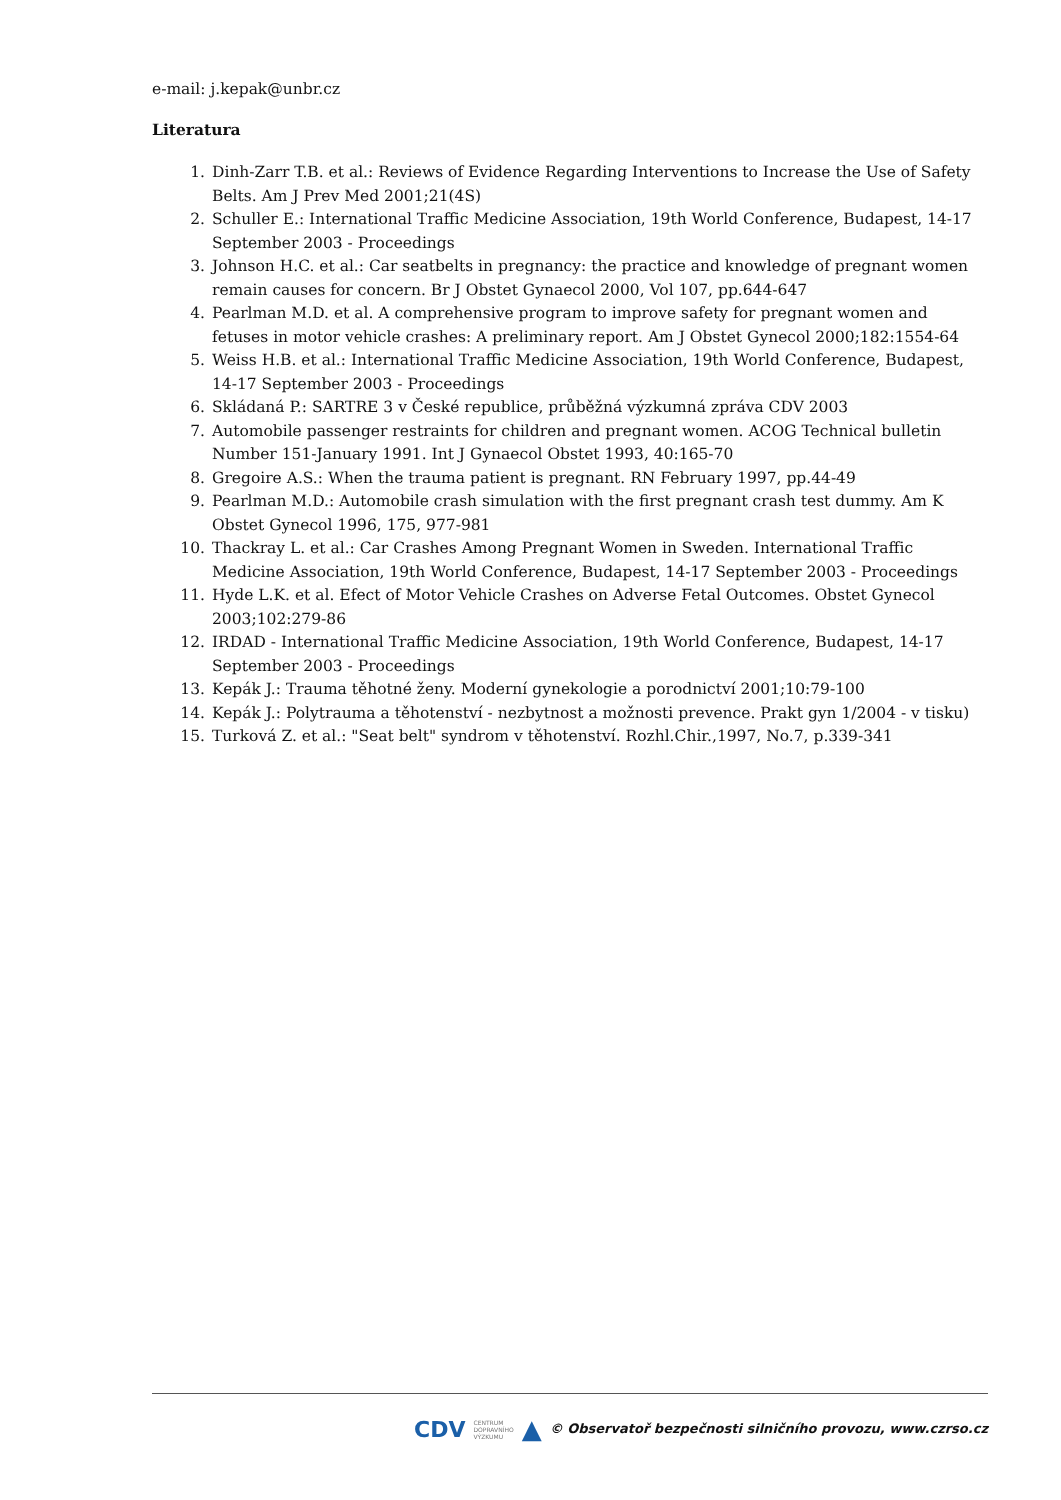e-mail: j.kepak@unbr.cz
Literatura
1. Dinh-Zarr T.B. et al.: Reviews of Evidence Regarding Interventions to Increase the Use of Safety Belts. Am J Prev Med 2001;21(4S)
2. Schuller E.: International Traffic Medicine Association, 19th World Conference, Budapest, 14-17 September 2003 - Proceedings
3. Johnson H.C. et al.: Car seatbelts in pregnancy: the practice and knowledge of pregnant women remain causes for concern. Br J Obstet Gynaecol 2000, Vol 107, pp.644-647
4. Pearlman M.D. et al. A comprehensive program to improve safety for pregnant women and fetuses in motor vehicle crashes: A preliminary report. Am J Obstet Gynecol 2000;182:1554-64
5. Weiss H.B. et al.: International Traffic Medicine Association, 19th World Conference, Budapest, 14-17 September 2003 - Proceedings
6. Skládaná P.: SARTRE 3 v České republice, průběžná výzkumná zpráva CDV 2003
7. Automobile passenger restraints for children and pregnant women. ACOG Technical bulletin Number 151-January 1991. Int J Gynaecol Obstet 1993, 40:165-70
8. Gregoire A.S.: When the trauma patient is pregnant. RN February 1997, pp.44-49
9. Pearlman M.D.: Automobile crash simulation with the first pregnant crash test dummy. Am K Obstet Gynecol 1996, 175, 977-981
10. Thackray L. et al.: Car Crashes Among Pregnant Women in Sweden. International Traffic Medicine Association, 19th World Conference, Budapest, 14-17 September 2003 - Proceedings
11. Hyde L.K. et al. Efect of Motor Vehicle Crashes on Adverse Fetal Outcomes. Obstet Gynecol 2003;102:279-86
12. IRDAD - International Traffic Medicine Association, 19th World Conference, Budapest, 14-17 September 2003 - Proceedings
13. Kepák J.: Trauma těhotné ženy. Moderní gynekologie a porodnictví 2001;10:79-100
14. Kepák J.: Polytrauma a těhotenství - nezbytnost a možnosti prevence. Prakt gyn 1/2004 - v tisku)
15. Turková Z. et al.: "Seat belt" syndrom v těhotenství. Rozhl.Chir.,1997, No.7, p.339-341
CDV CENTRUM
DOPRAVNÍHO
VÝZKUMU ▲ © Observatoř bezpečnosti silničního provozu, www.czrso.cz